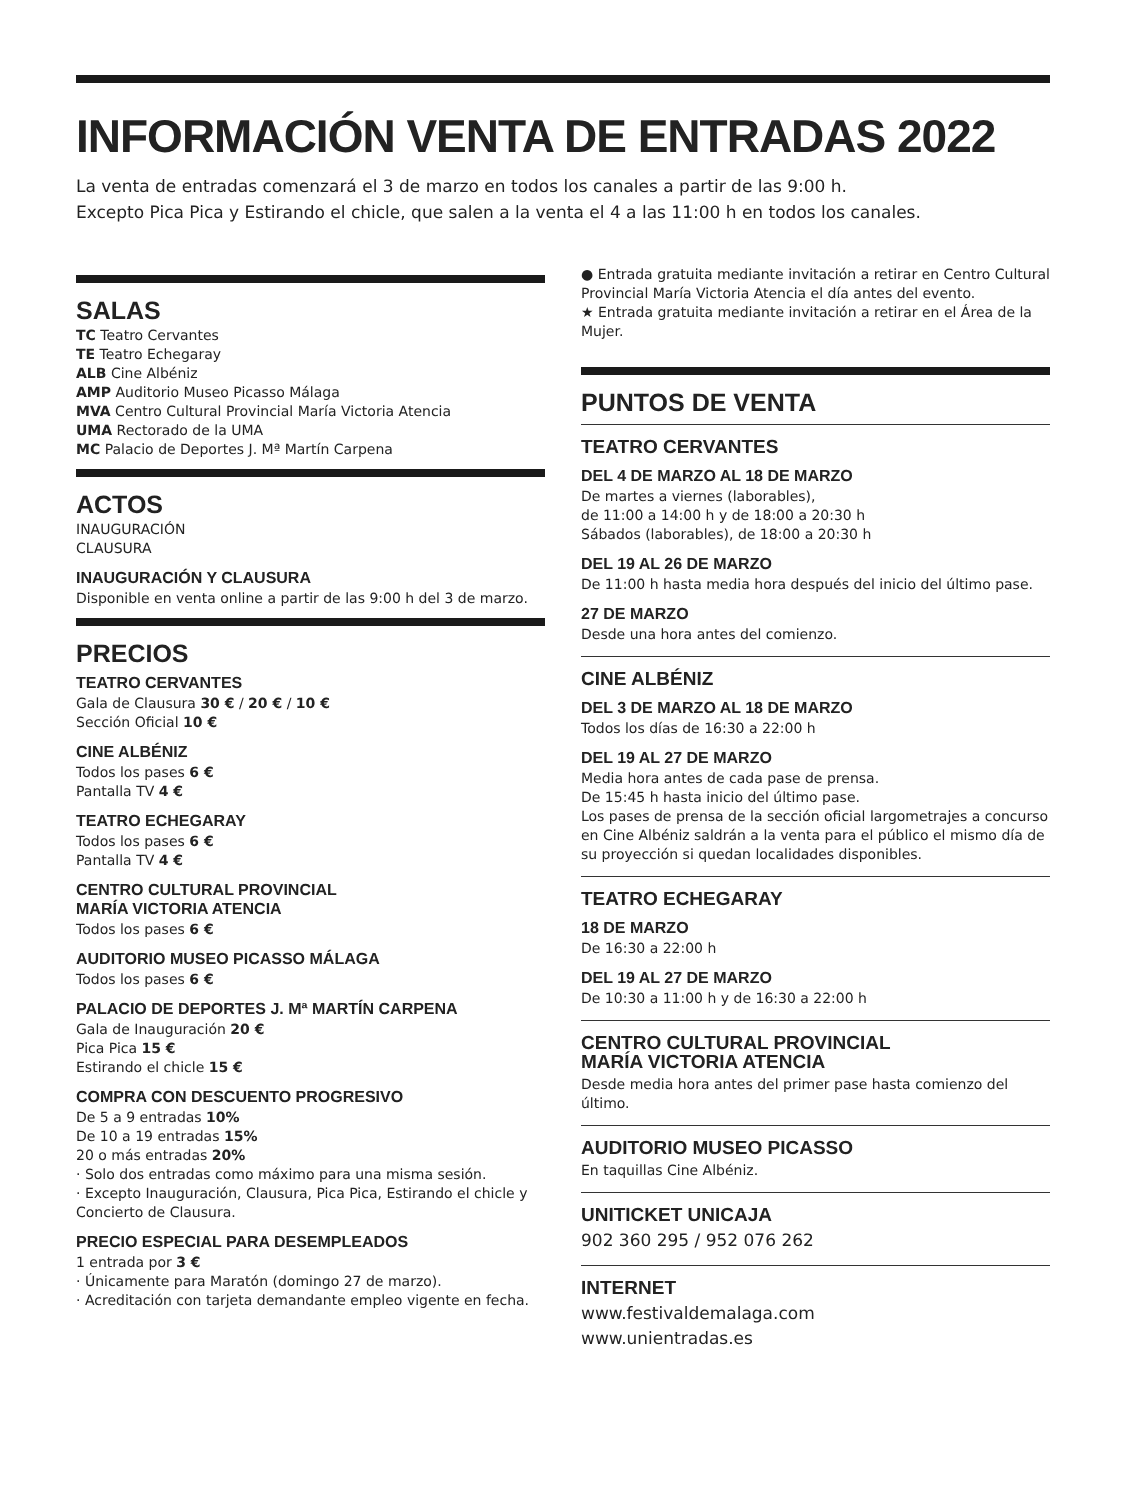INFORMACIÓN VENTA DE ENTRADAS 2022
La venta de entradas comenzará el 3 de marzo en todos los canales a partir de las 9:00 h.
Excepto Pica Pica y Estirando el chicle, que salen a la venta el 4 a las 11:00 h en todos los canales.
SALAS
TC Teatro Cervantes
TE Teatro Echegaray
ALB Cine Albéniz
AMP Auditorio Museo Picasso Málaga
MVA Centro Cultural Provincial María Victoria Atencia
UMA Rectorado de la UMA
MC Palacio de Deportes J. Mª Martín Carpena
ACTOS
INAUGURACIÓN
CLAUSURA
INAUGURACIÓN Y CLAUSURA
Disponible en venta online a partir de las 9:00 h del 3 de marzo.
PRECIOS
TEATRO CERVANTES
Gala de Clausura 30 € / 20 € / 10 €
Sección Oficial 10 €
CINE ALBÉNIZ
Todos los pases 6 €
Pantalla TV 4 €
TEATRO ECHEGARAY
Todos los pases 6 €
Pantalla TV 4 €
CENTRO CULTURAL PROVINCIAL
MARÍA VICTORIA ATENCIA
Todos los pases 6 €
AUDITORIO MUSEO PICASSO MÁLAGA
Todos los pases 6 €
PALACIO DE DEPORTES J. Mª MARTÍN CARPENA
Gala de Inauguración 20 €
Pica Pica 15 €
Estirando el chicle 15 €
COMPRA CON DESCUENTO PROGRESIVO
De 5 a 9 entradas 10%
De 10 a 19 entradas 15%
20 o más entradas 20%
· Solo dos entradas como máximo para una misma sesión.
· Excepto Inauguración, Clausura, Pica Pica, Estirando el chicle y Concierto de Clausura.
PRECIO ESPECIAL PARA DESEMPLEADOS
1 entrada por 3 €
· Únicamente para Maratón (domingo 27 de marzo).
· Acreditación con tarjeta demandante empleo vigente en fecha.
● Entrada gratuita mediante invitación a retirar en Centro Cultural Provincial María Victoria Atencia el día antes del evento.
★ Entrada gratuita mediante invitación a retirar en el Área de la Mujer.
PUNTOS DE VENTA
TEATRO CERVANTES
DEL 4 DE MARZO AL 18 DE MARZO
De martes a viernes (laborables),
de 11:00 a 14:00 h y de 18:00 a 20:30 h
Sábados (laborables), de 18:00 a 20:30 h
DEL 19 AL 26 DE MARZO
De 11:00 h hasta media hora después del inicio del último pase.
27 DE MARZO
Desde una hora antes del comienzo.
CINE ALBÉNIZ
DEL 3 DE MARZO AL 18 DE MARZO
Todos los días de 16:30 a 22:00 h
DEL 19 AL 27 DE MARZO
Media hora antes de cada pase de prensa.
De 15:45 h hasta inicio del último pase.
Los pases de prensa de la sección oficial largometrajes a concurso en Cine Albéniz saldrán a la venta para el público el mismo día de su proyección si quedan localidades disponibles.
TEATRO ECHEGARAY
18 DE MARZO
De 16:30 a 22:00 h
DEL 19 AL 27 DE MARZO
De 10:30 a 11:00 h y de 16:30 a 22:00 h
CENTRO CULTURAL PROVINCIAL
MARÍA VICTORIA ATENCIA
Desde media hora antes del primer pase hasta comienzo del último.
AUDITORIO MUSEO PICASSO
En taquillas Cine Albéniz.
UNITICKET UNICAJA
902 360 295 / 952 076 262
INTERNET
www.festivaldemalaga.com
www.unientradas.es